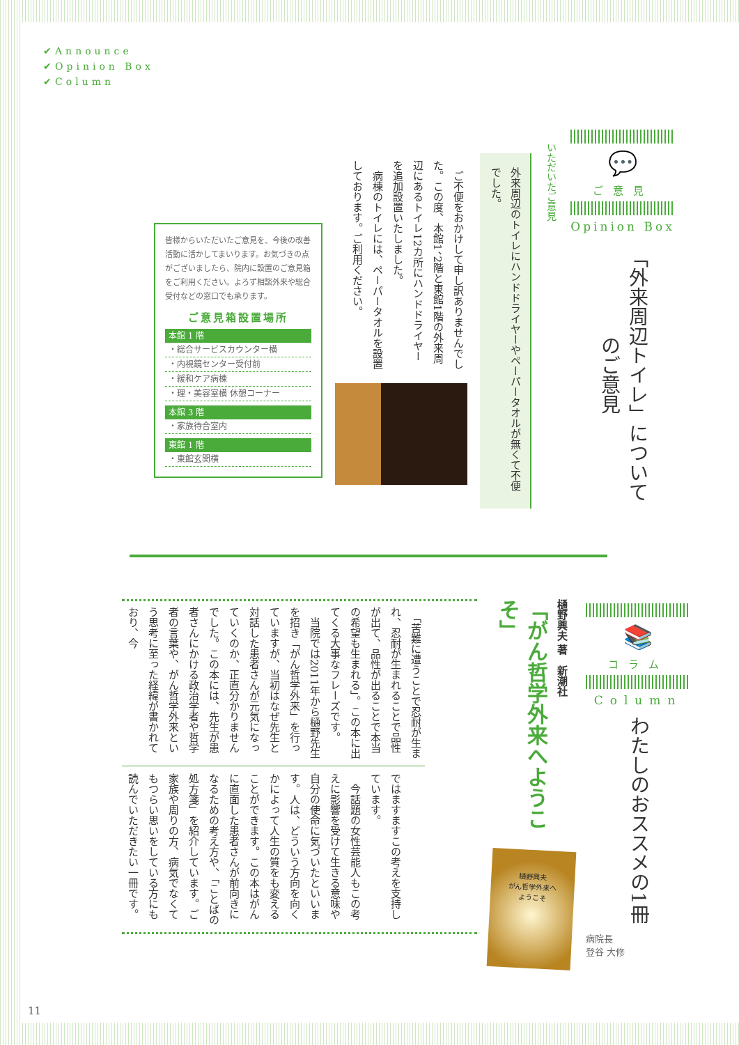✔Announce
✔Opinion Box
✔Column
💬
ご意見
Opinion Box
「外来周辺トイレ」についてのご意見
いただいたご意見
外来周辺のトイレにハンドドライヤーやペーパータオルが無くて不便でした。
　ご不便をおかけして申し訳ありませんでした。この度、本館1、2階と東館1階の外来周辺にあるトイレ12カ所にハンドドライヤーを追加設置いたしました。
　病棟のトイレには、ペーパータオルを設置しております。ご利用ください。
皆様からいただいたご意見を、今後の改善活動に活かしてまいります。お気づきの点がございましたら、院内に設置のご意見箱をご利用ください。よろず相談外来や総合受付などの窓口でも承ります。
ご意見箱設置場所
本館 1 階
・総合サービスカウンター横
・内視鏡センター受付前
・緩和ケア病棟
・理・美容室横 休憩コーナー
本館 3 階
・家族待合室内
東館 1 階
・東館玄関横
📚
コラム
Column
わたしのおススメの1冊
病院長
登谷 大修
樋野興夫 著　新潮社
「がん哲学外来へようこそ」
樋野興夫
がん哲学外来へ
ようこそ
　「苦難に遭うことで忍耐が生まれ、忍耐が生まれることで品性が出て、品性が出ることで本当の希望も生まれる」。この本に出てくる大事なフレーズです。
　当院では2011年から樋野先生を招き「がん哲学外来」を行っていますが、当初はなぜ先生と対話した患者さんが元気になっていくのか、正直分かりませんでした。この本には、先生が患者さんにかける政治学者や哲学者の言葉や、がん哲学外来という思考に至った経緯が書かれており、今
ではますますこの考えを支持しています。
　今話題の女性芸能人もこの考えに影響を受けて生きる意味や自分の使命に気づいたといいます。人は、どういう方向を向くかによって人生の質をも変えることができます。この本はがんに直面した患者さんが前向きになるための考え方や、「ことばの処方箋」を紹介しています。ご家族や周りの方、病気でなくてもつらい思いをしている方にも読んでいただきたい一冊です。
11